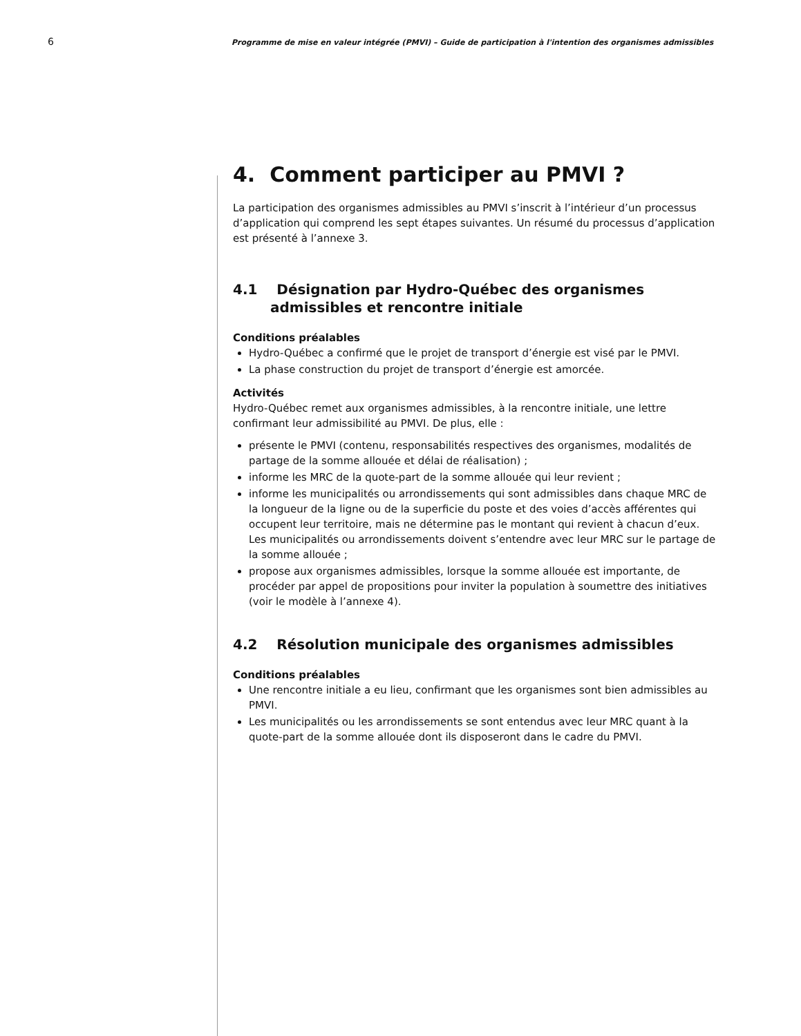6
Programme de mise en valeur intégrée (PMVI) – Guide de participation à l'intention des organismes admissibles
4. Comment participer au PMVI ?
La participation des organismes admissibles au PMVI s’inscrit à l’intérieur d’un processus d’application qui comprend les sept étapes suivantes. Un résumé du processus d’application est présenté à l’annexe 3.
4.1 Désignation par Hydro-Québec des organismes admissibles et rencontre initiale
Conditions préalables
Hydro-Québec a confirmé que le projet de transport d’énergie est visé par le PMVI.
La phase construction du projet de transport d’énergie est amorcée.
Activités
Hydro-Québec remet aux organismes admissibles, à la rencontre initiale, une lettre confirmant leur admissibilité au PMVI. De plus, elle :
présente le PMVI (contenu, responsabilités respectives des organismes, modalités de partage de la somme allouée et délai de réalisation) ;
informe les MRC de la quote-part de la somme allouée qui leur revient ;
informe les municipalités ou arrondissements qui sont admissibles dans chaque MRC de la longueur de la ligne ou de la superficie du poste et des voies d’accès afférentes qui occupent leur territoire, mais ne détermine pas le montant qui revient à chacun d’eux. Les municipalités ou arrondissements doivent s’entendre avec leur MRC sur le partage de la somme allouée ;
propose aux organismes admissibles, lorsque la somme allouée est importante, de procéder par appel de propositions pour inviter la population à soumettre des initiatives (voir le modèle à l’annexe 4).
4.2 Résolution municipale des organismes admissibles
Conditions préalables
Une rencontre initiale a eu lieu, confirmant que les organismes sont bien admissibles au PMVI.
Les municipalités ou les arrondissements se sont entendus avec leur MRC quant à la quote-part de la somme allouée dont ils disposeront dans le cadre du PMVI.